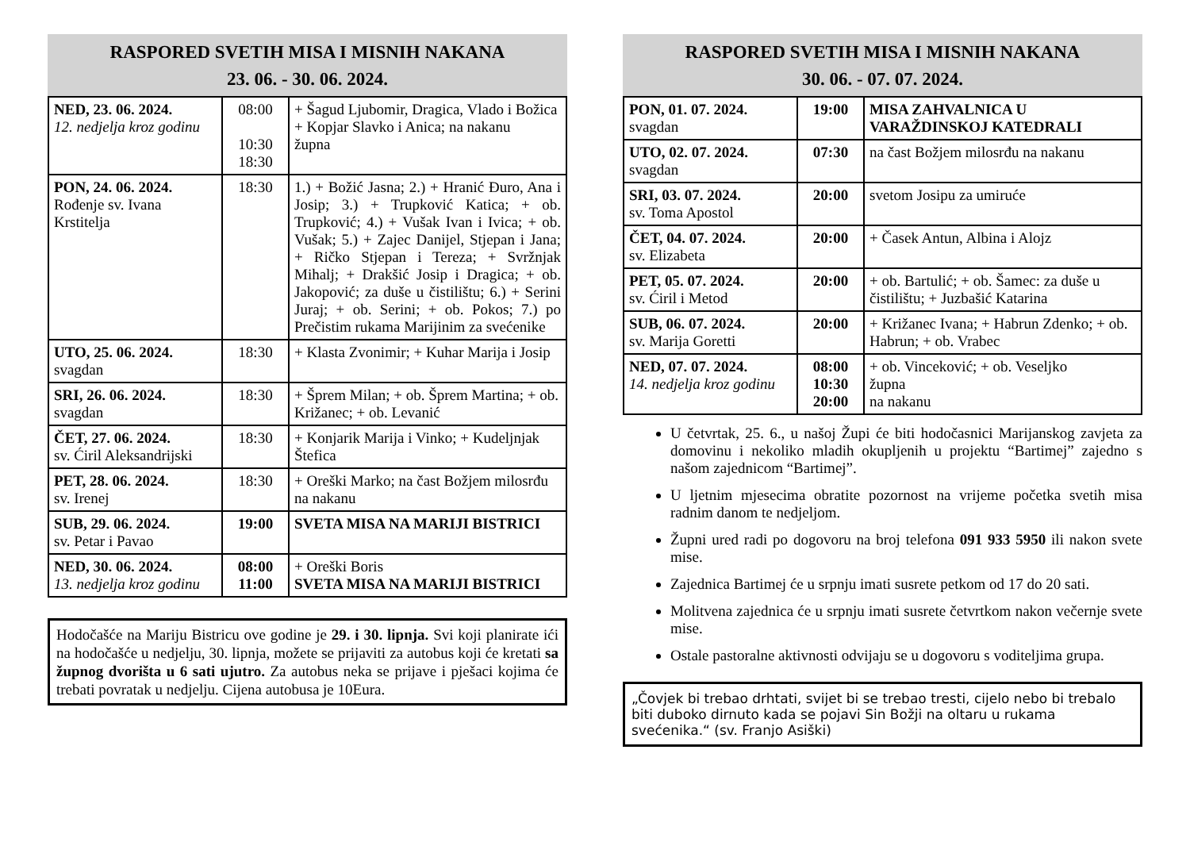RASPORED SVETIH MISA I MISNIH NAKANA
23. 06. - 30. 06. 2024.
| NED, 23. 06. 2024. 12. nedjelja kroz godinu | 08:00 10:30 18:30 | + Šagud Ljubomir, Dragica, Vlado i Božica + Kopjar Slavko i Anica; na nakanu župna |
| PON, 24. 06. 2024. Rođenje sv. Ivana Krstitelja | 18:30 | 1.) + Božić Jasna; 2.) + Hranić Đuro, Ana i Josip; 3.) + Trupković Katica; + ob. Trupković; 4.) + Vušak Ivan i Ivica; + ob. Vušak; 5.) + Zajec Danijel, Stjepan i Jana; + Ričko Stjepan i Tereza; + Svržnjak Mihalj; + Drakšić Josip i Dragica; + ob. Jakopović; za duše u čistilištu; 6.) + Serini Juraj; + ob. Serini; + ob. Pokos; 7.) po Prečistim rukama Marijinim za svećenike |
| UTO, 25. 06. 2024. svagdan | 18:30 | + Klasta Zvonimir; + Kuhar Marija i Josip |
| SRI, 26. 06. 2024. svagdan | 18:30 | + Šprem Milan; + ob. Šprem Martina; + ob. Križanec; + ob. Levanić |
| ČET, 27. 06. 2024. sv. Ćiril Aleksandrijski | 18:30 | + Konjarik Marija i Vinko; + Kudeljnjak Štefica |
| PET, 28. 06. 2024. sv. Irenej | 18:30 | + Oreški Marko; na čast Božjem milosrđu na nakanu |
| SUB, 29. 06. 2024. sv. Petar i Pavao | 19:00 | SVETA MISA NA MARIJI BISTRICI |
| NED, 30. 06. 2024. 13. nedjelja kroz godinu | 08:00 11:00 | + Oreški Boris SVETA MISA NA MARIJI BISTRICI |
Hodočašće na Mariju Bistricu ove godine je 29. i 30. lipnja. Svi koji planirate ići na hodočašće u nedjelju, 30. lipnja, možete se prijaviti za autobus koji će kretati sa župnog dvorišta u 6 sati ujutro. Za autobus neka se prijave i pješaci kojima će trebati povratak u nedjelju. Cijena autobusa je 10Eura.
RASPORED SVETIH MISA I MISNIH NAKANA
30. 06. - 07. 07. 2024.
| PON, 01. 07. 2024. svagdan | 19:00 | MISA ZAHVALNICA U VARAŽDINSKOJ KATEDRALI |
| UTO, 02. 07. 2024. svagdan | 07:30 | na čast Božjem milosrđu na nakanu |
| SRI, 03. 07. 2024. sv. Toma Apostol | 20:00 | svetom Josipu za umiruće |
| ČET, 04. 07. 2024. sv. Elizabeta | 20:00 | + Časek Antun, Albina i Alojz |
| PET, 05. 07. 2024. sv. Ćiril i Metod | 20:00 | + ob. Bartulić; + ob. Šamec: za duše u čistilištu; + Juzbašić Katarina |
| SUB, 06. 07. 2024. sv. Marija Goretti | 20:00 | + Križanec Ivana; + Habrun Zdenko; + ob. Habrun; + ob. Vrabec |
| NED, 07. 07. 2024. 14. nedjelja kroz godinu | 08:00 10:30 20:00 | + ob. Vinceković; + ob. Veseljko župna na nakanu |
U četvrtak, 25. 6., u našoj Župi će biti hodočasnici Marijanskog zavjeta za domovinu i nekoliko mladih okupljenih u projektu “Bartimej” zajedno s našom zajednicom “Bartimej”.
U ljetnim mjesecima obratite pozornost na vrijeme početka svetih misa radnim danom te nedjeljom.
Župni ured radi po dogovoru na broj telefona 091 933 5950 ili nakon svete mise.
Zajednica Bartimej će u srpnju imati susrete petkom od 17 do 20 sati.
Molitvena zajednica će u srpnju imati susrete četvrtkom nakon večernje svete mise.
Ostale pastoralne aktivnosti odvijaju se u dogovoru s voditeljima grupa.
„Čovjek bi trebao drhtati, svijet bi se trebao tresti, cijelo nebo bi trebalo biti duboko dirnuto kada se pojavi Sin Božji na oltaru u rukama svećenika.“ (sv. Franjo Asiški)